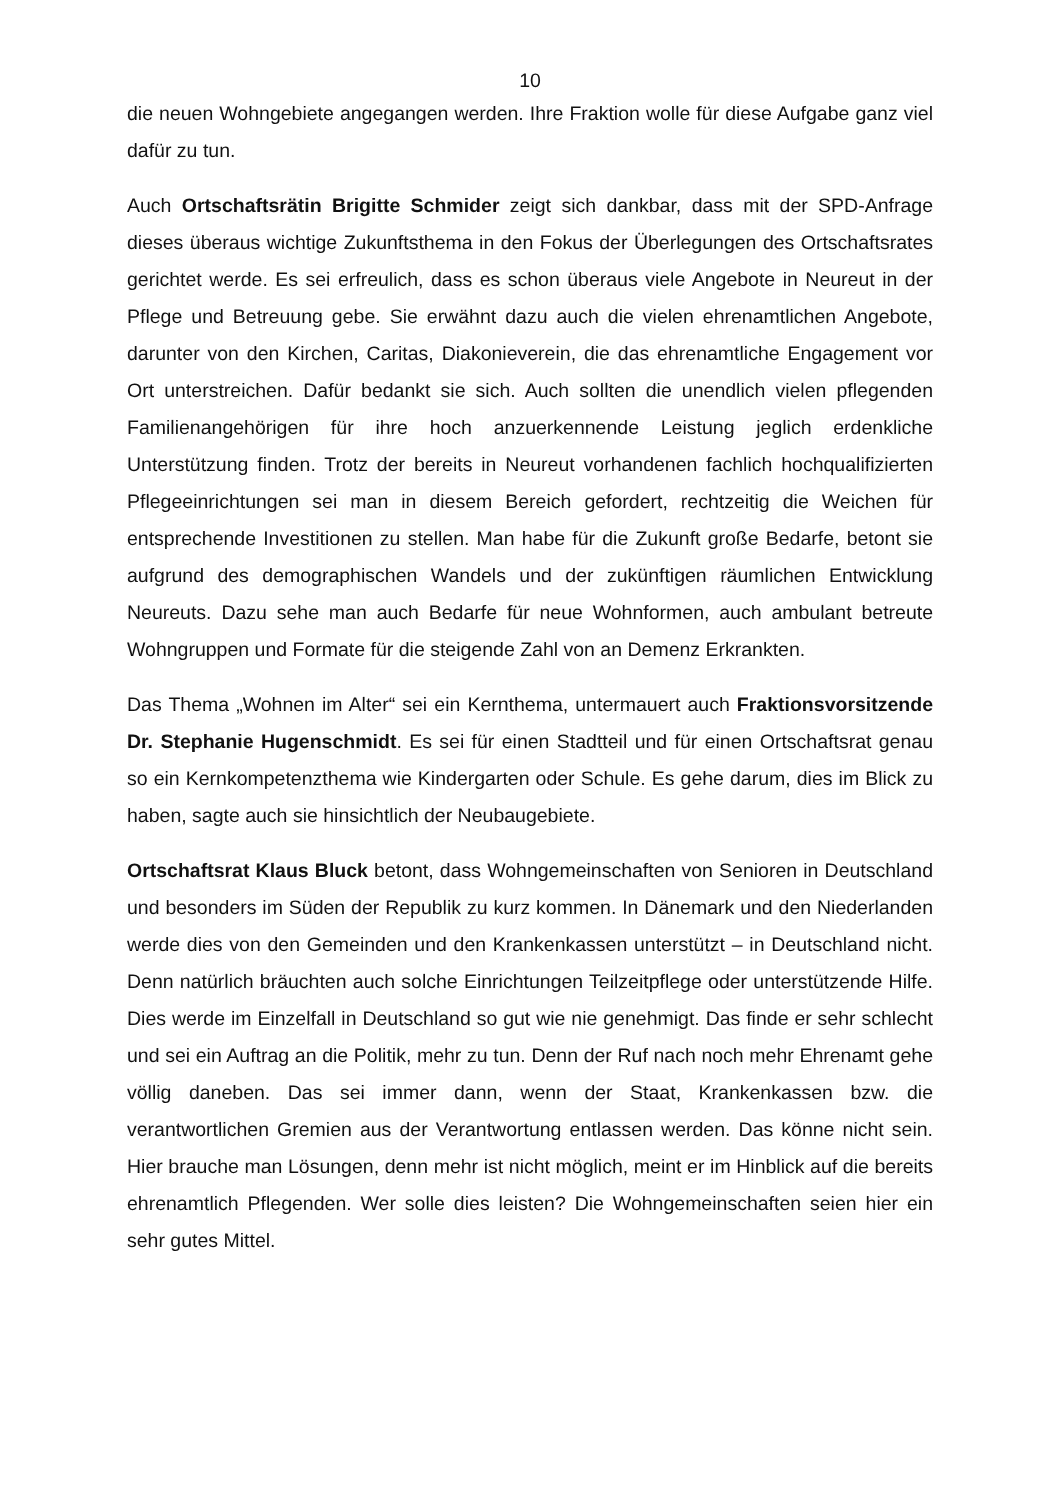10
die neuen Wohngebiete angegangen werden. Ihre Fraktion wolle für diese Aufgabe ganz viel dafür zu tun.
Auch Ortschaftsrätin Brigitte Schmider zeigt sich dankbar, dass mit der SPD-Anfrage dieses überaus wichtige Zukunftsthema in den Fokus der Überlegungen des Ortschaftsrates gerichtet werde. Es sei erfreulich, dass es schon überaus viele Angebote in Neureut in der Pflege und Betreuung gebe. Sie erwähnt dazu auch die vielen ehrenamtlichen Angebote, darunter von den Kirchen, Caritas, Diakonieverein, die das ehrenamtliche Engagement vor Ort unterstreichen. Dafür bedankt sie sich. Auch sollten die unendlich vielen pflegenden Familienangehörigen für ihre hoch anzuerkennende Leistung jeglich erdenkliche Unterstützung finden. Trotz der bereits in Neureut vorhandenen fachlich hochqualifizierten Pflegeeinrichtungen sei man in diesem Bereich gefordert, rechtzeitig die Weichen für entsprechende Investitionen zu stellen. Man habe für die Zukunft große Bedarfe, betont sie aufgrund des demographischen Wandels und der zukünftigen räumlichen Entwicklung Neureuts. Dazu sehe man auch Bedarfe für neue Wohnformen, auch ambulant betreute Wohngruppen und Formate für die steigende Zahl von an Demenz Erkrankten.
Das Thema „Wohnen im Alter“ sei ein Kernthema, untermauert auch Fraktionsvorsitzende Dr. Stephanie Hugenschmidt. Es sei für einen Stadtteil und für einen Ortschaftsrat genau so ein Kernkompetenzthema wie Kindergarten oder Schule. Es gehe darum, dies im Blick zu haben, sagte auch sie hinsichtlich der Neubaugebiete.
Ortschaftsrat Klaus Bluck betont, dass Wohngemeinschaften von Senioren in Deutschland und besonders im Süden der Republik zu kurz kommen. In Dänemark und den Niederlanden werde dies von den Gemeinden und den Krankenkassen unterstützt – in Deutschland nicht. Denn natürlich bräuchten auch solche Einrichtungen Teilzeitpflege oder unterstützende Hilfe. Dies werde im Einzelfall in Deutschland so gut wie nie genehmigt. Das finde er sehr schlecht und sei ein Auftrag an die Politik, mehr zu tun. Denn der Ruf nach noch mehr Ehrenamt gehe völlig daneben. Das sei immer dann, wenn der Staat, Krankenkassen bzw. die verantwortlichen Gremien aus der Verantwortung entlassen werden. Das könne nicht sein. Hier brauche man Lösungen, denn mehr ist nicht möglich, meint er im Hinblick auf die bereits ehrenamtlich Pflegenden. Wer solle dies leisten? Die Wohngemeinschaften seien hier ein sehr gutes Mittel.